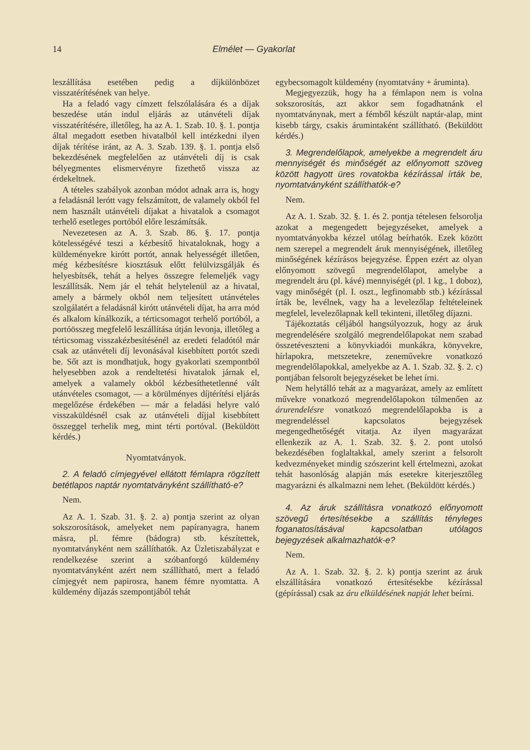14 Elmélet — Gyakorlat
leszállítása esetében pedig a díjkülönbözet visszatérítésének van helye.
Ha a feladó vagy címzett felszólalására és a díjak beszedése után indul eljárás az utánvételi díjak visszatérítésére, illetőleg, ha az A. 1. Szab. 10. §. 1. pontja által megadott esetben hivatalból kell intézkedni ilyen díjak térítése iránt, az A. 3. Szab. 139. §. 1. pontja első bekezdésének megfelelően az utánvételi díj is csak bélyegmentes elismervényre fizethető vissza az érdekeltnek.
A tételes szabályok azonban módot adnak arra is, hogy a feladásnál lerótt vagy felszámított, de valamely okból fel nem használt utánvételi díjakat a hivatalok a csomagot terhelő esetleges portóból előre leszámítsák.
Nevezetesen az A. 3. Szab. 86. §. 17. pontja kötelességévé teszi a kézbesítő hivataloknak, hogy a küldeményekre kirótt portót, annak helyességét illetően, még kézbesítésre kiosztásuk előtt felülvizsgálják és helyesbítsék, tehát a helyes összegre felemeljék vagy leszállítsák. Nem jár el tehát helytelenül az a hivatal, amely a bármely okból nem teljesített utánvételes szolgálatért a feladásnál kirótt utánvételi díjat, ha arra mód és alkalom kínálkozik, a térticsomagot terhelő portóból, a portóösszeg megfelelő leszállítása útján levonja, illetőleg a térticsomag visszakézbesítésénél az eredeti feladótól már csak az utánvételi díj levonásával kisebbített portót szedi be. Sőt azt is mondhatjuk, hogy gyakorlati szempontból helyesebben azok a rendeltetési hivatalok járnak el, amelyek a valamely okból kézbesíthetetlenné vált utánvételes csomagot, — a körülményes díjtérítési eljárás megelőzése érdekében — már a feladási helyre való visszaküldésnél csak az utánvételi díjjal kisebbített összeggel terhelik meg, mint térti portóval. (Beküldött kérdés.)
Nyomtatványok.
2. A feladó címjegyével ellátott fémlapra rögzített betétlapos naptár nyomtatványként szállítható-e?
Nem.
Az A. 1. Szab. 31. §. 2. a) pontja szerint az olyan sokszorosítások, amelyeket nem papíranyagra, hanem másra, pl. fémre (bádogra) stb. készítettek, nyomtatványként nem szállíthatók. Az Üzletiszabályzat e rendelkezése szerint a szóbanforgó küldemény nyomtatványként azért nem szállítható, mert a feladó címjegyét nem papirosra, hanem fémre nyomtatta. A küldemény díjazás szempontjából tehát
egybecsomagolt küldemény (nyomtatvány + áruminta).
Megjegyezzük, hogy ha a fémlapon nem is volna sokszorosítás, azt akkor sem fogadhatnánk el nyomtatványnak, mert a fémből készült naptár-alap, mint kisebb tárgy, csakis árumintaként szállítható. (Beküldött kérdés.)
3. Megrendelőlapok, amelyekbe a megrendelt áru mennyiségét és minőségét az előnyomott szöveg között hagyott üres rovatokba kézírással írták be, nyomtatványként szállíthatók-e?
Nem.
Az A. 1. Szab. 32. §. 1. és 2. pontja tételesen felsorolja azokat a megengedett bejegyzéseket, amelyek a nyomtatványokba kézzel utólag beírhatók. Ezek között nem szerepel a megrendelt áruk mennyiségének, illetőleg minőségének kézírásos bejegyzése. Éppen ezért az olyan előnyomott szövegű megrendelőlapot, amelybe a megrendelt áru (pl. kávé) mennyiségét (pl. 1 kg., 1 doboz), vagy minőségét (pl. I. oszt., legfinomabb stb.) kézírással írták be, levélnek, vagy ha a levelezőlap feltételeinek megfelel, levelezőlapnak kell tekinteni, illetőleg díjazni.
Tájékoztatás céljából hangsúlyozzuk, hogy az áruk megrendelésére szolgáló megrendelőlapokat nem szabad összetéveszteni a könyvkiadói munkákra, könyvekre, hírlapokra, metszetekre, zeneművekre vonatkozó megrendelőlapokkal, amelyekbe az A. 1. Szab. 32. §. 2. c) pontjában felsorolt bejegyzéseket be lehet írni.
Nem helytálló tehát az a magyarázat, amely az említett művekre vonatkozó megrendelőlapokon túlmenően az árurendelésre vonatkozó megrendelőlapokba is a megrendeléssel kapcsolatos bejegyzések megengedhetőségét vitatja. Az ilyen magyarázat ellenkezik az A. 1. Szab. 32. §. 2. pont utolsó bekezdésében foglaltakkal, amely szerint a felsorolt kedvezményeket mindig szószerint kell értelmezni, azokat tehát hasonlóság alapján más esetekre kiterjesztőleg magyarázni és alkalmazni nem lehet. (Beküldött kérdés.)
4. Az áruk szállításra vonatkozó előnyomott szövegű értesítésekbe a szállítás tényleges foganatosításával kapcsolatban utólagos bejegyzések alkalmazhatók-e?
Nem.
Az A. 1. Szab. 32. §. 2. k) pontja szerint az áruk elszállítására vonatkozó értesítésekbe kézírással (gépírással) csak az áru elküldésének napját lehet beírni.